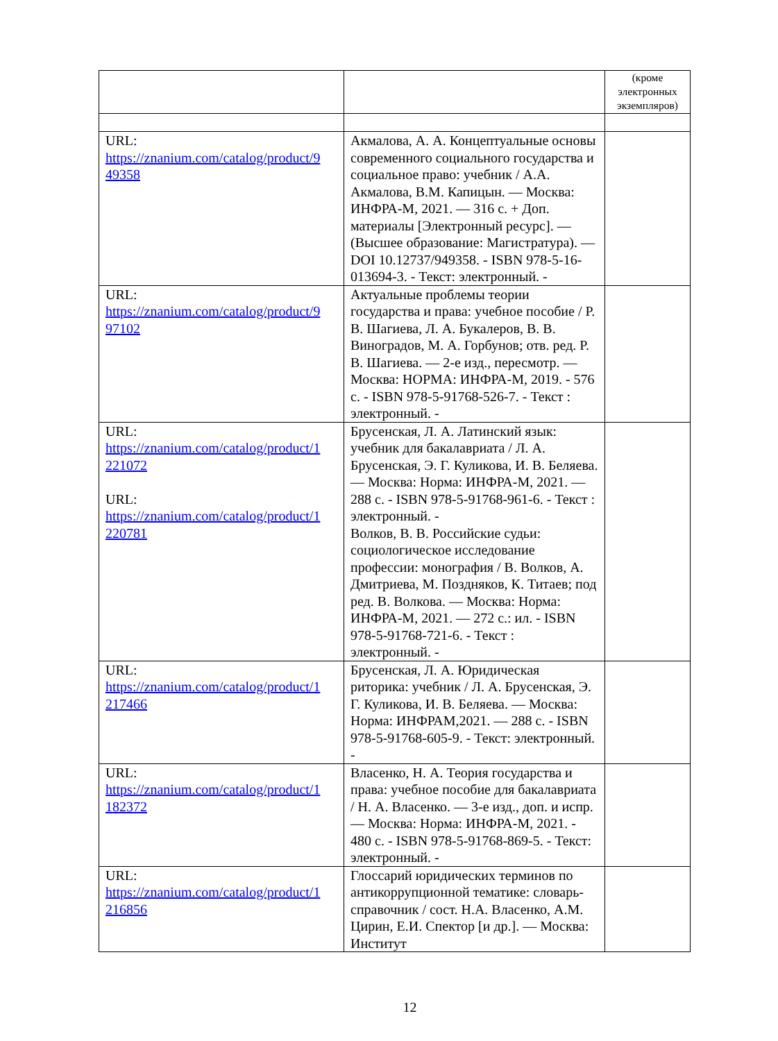| | | (кроме электронных экземпляров) |
| URL: https://znanium.com/catalog/product/9 49358 | Акмалова, А. А. Концептуальные основы современного социального государства и социальное право: учебник / А.А. Акмалова, В.М. Капицын. — Москва: ИНФРА-М, 2021. — 316 с. + Доп. материалы [Электронный ресурс]. — (Высшее образование: Магистратура). — DOI 10.12737/949358. - ISBN 978-5-16-013694-3. - Текст: электронный. - | |
| URL: https://znanium.com/catalog/product/9 97102 | Актуальные проблемы теории государства и права: учебное пособие / Р. В. Шагиева, Л. А. Букалеров, В. В. Виноградов, М. А. Горбунов; отв. ред. Р. В. Шагиева. — 2-е изд., пересмотр. — Москва: НОРМА: ИНФРА-М, 2019. - 576 с. - ISBN 978-5-91768-526-7. - Текст : электронный. - | |
| URL: https://znanium.com/catalog/product/1 221072 URL: https://znanium.com/catalog/product/1 220781 | Брусенская, Л. А. Латинский язык: учебник для бакалавриата / Л. А. Брусенская, Э. Г. Куликова, И. В. Беляева. — Москва: Норма: ИНФРА-М, 2021. — 288 с. - ISBN 978-5-91768-961-6. - Текст : электронный. - Волков, В. В. Российские судьи: социологическое исследование профессии: монография / В. Волков, А. Дмитриева, М. Поздняков, К. Титаев; под ред. В. Волкова. — Москва: Норма: ИНФРА-М, 2021. — 272 с.: ил. - ISBN 978-5-91768-721-6. - Текст : электронный. - | |
| URL: https://znanium.com/catalog/product/1 217466 | Брусенская, Л. А. Юридическая риторика: учебник / Л. А. Брусенская, Э. Г. Куликова, И. В. Беляева. — Москва: Норма: ИНФРАМ,2021. — 288 с. - ISBN 978-5-91768-605-9. - Текст: электронный. - | |
| URL: https://znanium.com/catalog/product/1 182372 | Власенко, Н. А. Теория государства и права: учебное пособие для бакалавриата / Н. А. Власенко. — 3-е изд., доп. и испр. — Москва: Норма: ИНФРА-М, 2021. - 480 с. - ISBN 978-5-91768-869-5. - Текст: электронный. - | |
| URL: https://znanium.com/catalog/product/1 216856 | Глоссарий юридических терминов по антикоррупционной тематике: словарь-справочник / сост. Н.А. Власенко, А.М. Цирин, Е.И. Спектор [и др.]. — Москва: Институт | |
12